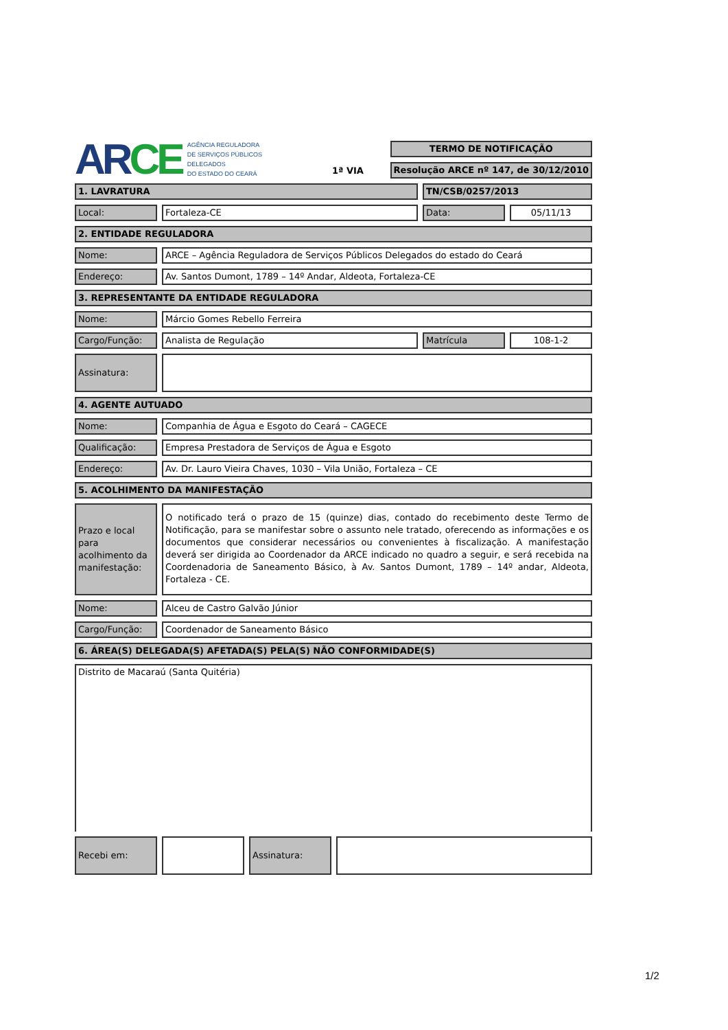AR CE
AGÊNCIA REGULADORA
DE SERVIÇOS PÚBLICOS
DELEGADOS
DO ESTADO DO CEARÁ
1ª VIA
TERMO DE NOTIFICAÇÃO
Resolução ARCE nº 147, de 30/12/2010
1. LAVRATURA TN/CSB/0257/2013
Local: Fortaleza-CE Data: 05/11/13
2. ENTIDADE REGULADORA
Nome: ARCE – Agência Reguladora de Serviços Públicos Delegados do estado do Ceará
Endereço: Av. Santos Dumont, 1789 – 14º Andar, Aldeota, Fortaleza-CE
3. REPRESENTANTE DA ENTIDADE REGULADORA
Nome: Márcio Gomes Rebello Ferreira
Cargo/Função: Analista de Regulação Matrícula 108-1-2
Assinatura:
4. AGENTE AUTUADO
Nome: Companhia de Água e Esgoto do Ceará – CAGECE
Qualificação: Empresa Prestadora de Serviços de Água e Esgoto
Endereço: Av. Dr. Lauro Vieira Chaves, 1030 – Vila União, Fortaleza – CE
5. ACOLHIMENTO DA MANIFESTAÇÃO
Prazo e local para acolhimento da manifestação:
O notificado terá o prazo de 15 (quinze) dias, contado do recebimento deste Termo de Notificação, para se manifestar sobre o assunto nele tratado, oferecendo as informações e os documentos que considerar necessários ou convenientes à fiscalização. A manifestação deverá ser dirigida ao Coordenador da ARCE indicado no quadro a seguir, e será recebida na Coordenadoria de Saneamento Básico, à Av. Santos Dumont, 1789 – 14º andar, Aldeota, Fortaleza - CE.
Nome: Alceu de Castro Galvão Júnior
Cargo/Função: Coordenador de Saneamento Básico
6. ÁREA(S) DELEGADA(S) AFETADA(S) PELA(S) NÃO CONFORMIDADE(S)
Distrito de Macaraú (Santa Quitéria)
Recebi em: Assinatura:
1/2